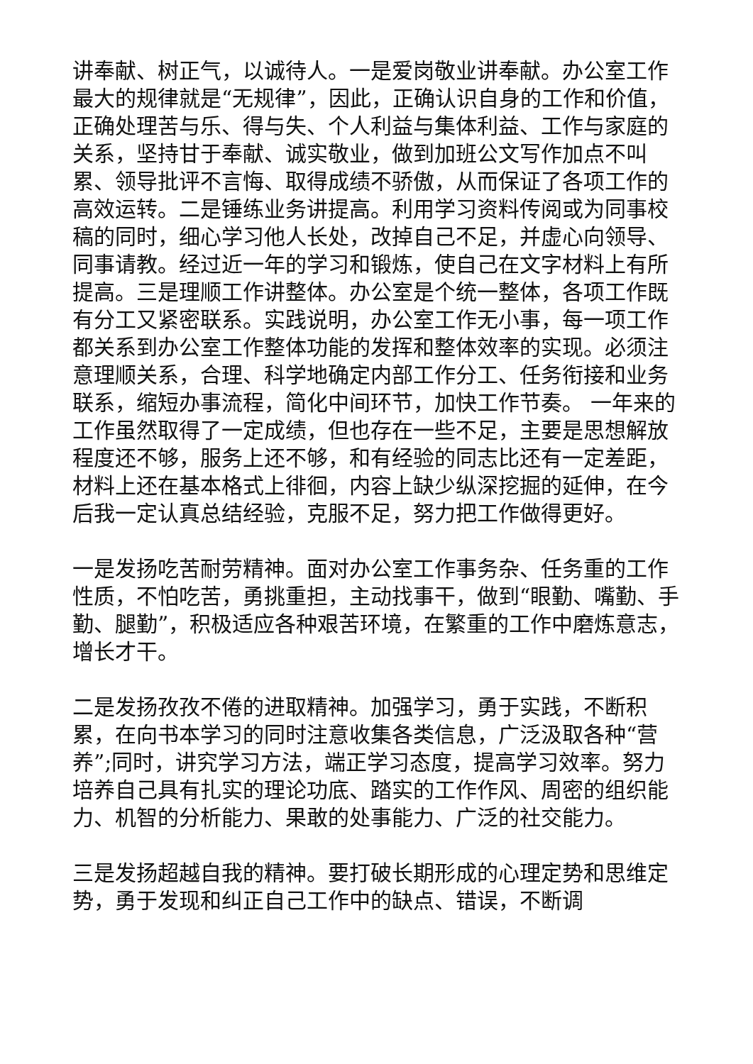讲奉献、树正气，以诚待人。一是爱岗敬业讲奉献。办公室工作最大的规律就是“无规律”，因此，正确认识自身的工作和价值，正确处理苦与乐、得与失、个人利益与集体利益、工作与家庭的关系，坚持甘于奉献、诚实敬业，做到加班公文写作加点不叫累、领导批评不言悔、取得成绩不骄傲，从而保证了各项工作的高效运转。二是锤练业务讲提高。利用学习资料传阅或为同事校稿的同时，细心学习他人长处，改掉自己不足，并虚心向领导、同事请教。经过近一年的学习和锻炼，使自己在文字材料上有所提高。三是理顺工作讲整体。办公室是个统一整体，各项工作既有分工又紧密联系。实践说明，办公室工作无小事，每一项工作都关系到办公室工作整体功能的发挥和整体效率的实现。必须注意理顺关系，合理、科学地确定内部工作分工、任务衔接和业务联系，缩短办事流程，简化中间环节，加快工作节奏。 一年来的工作虽然取得了一定成绩，但也存在一些不足，主要是思想解放程度还不够，服务上还不够，和有经验的同志比还有一定差距，材料上还在基本格式上徘徊，内容上缺少纵深挖掘的延伸，在今后我一定认真总结经验，克服不足，努力把工作做得更好。
一是发扬吃苦耐劳精神。面对办公室工作事务杂、任务重的工作性质，不怕吃苦，勇挑重担，主动找事干，做到“眼勤、嘴勤、手勤、腿勤”，积极适应各种艰苦环境，在繁重的工作中磨炼意志，增长才干。
二是发扬孜孜不倦的进取精神。加强学习，勇于实践，不断积累，在向书本学习的同时注意收集各类信息，广泛汲取各种“营养”;同时，讲究学习方法，端正学习态度，提高学习效率。努力培养自己具有扎实的理论功底、踏实的工作作风、周密的组织能力、机智的分析能力、果敢的处事能力、广泛的社交能力。
三是发扬超越自我的精神。要打破长期形成的心理定势和思维定势，勇于发现和纠正自己工作中的缺点、错误，不断调